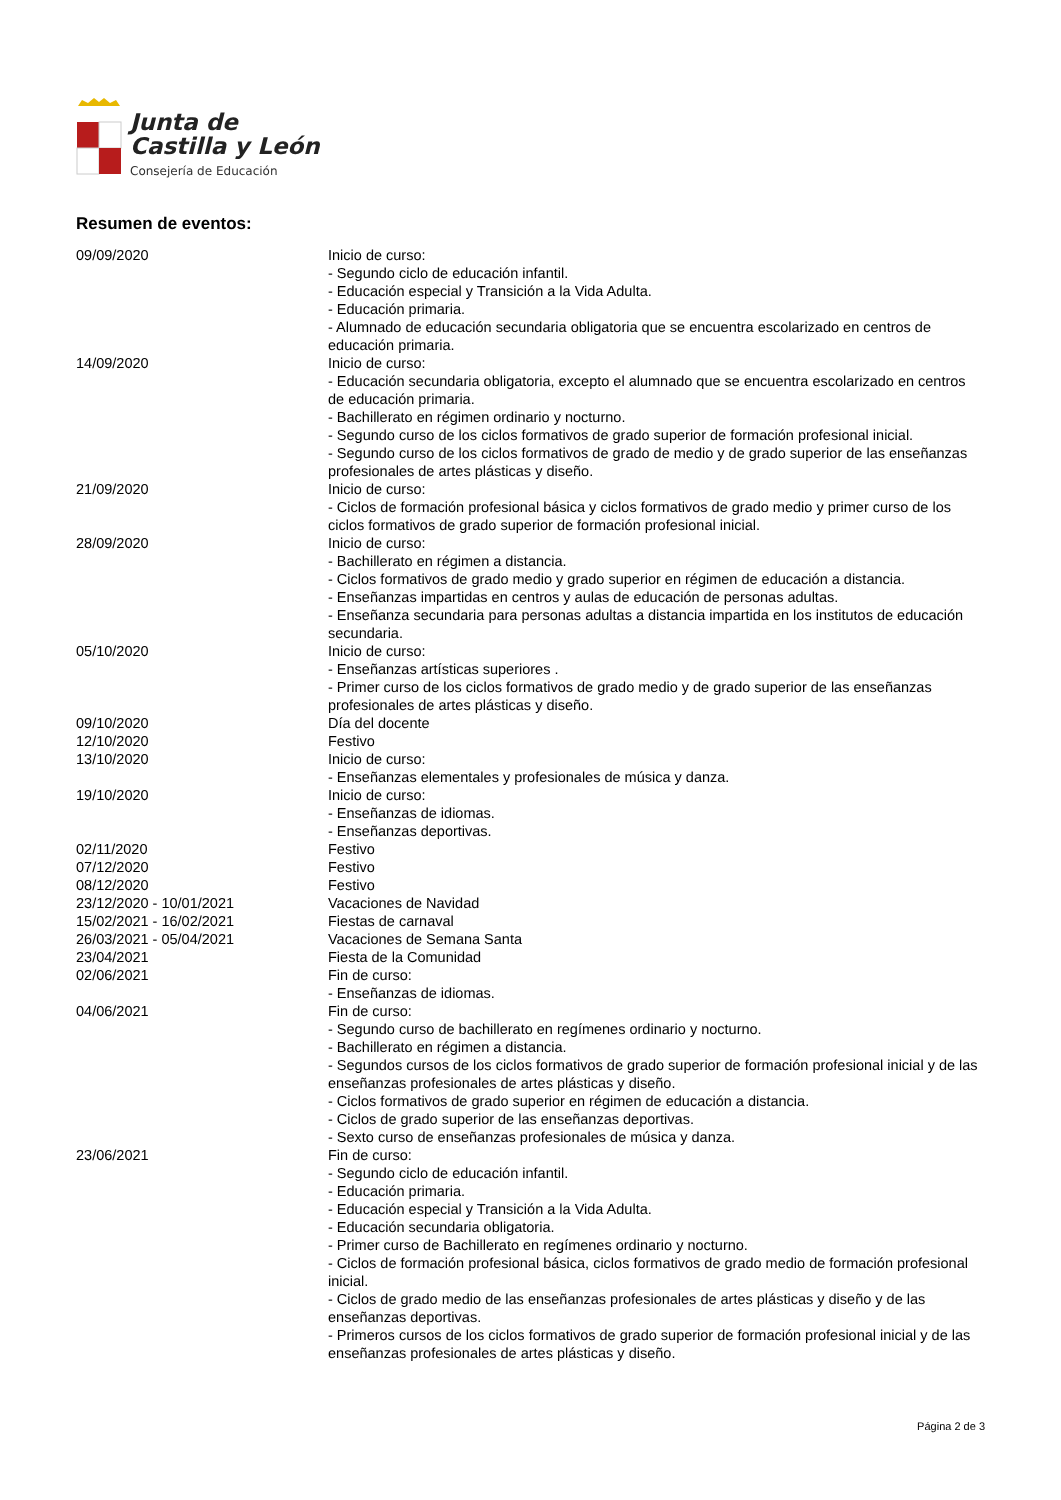Junta de
Castilla y León
Consejería de Educación
Resumen de eventos:
| 09/09/2020 | Inicio de curso: - Segundo ciclo de educación infantil. - Educación especial y Transición a la Vida Adulta. - Educación primaria. - Alumnado de educación secundaria obligatoria que se encuentra escolarizado en centros de educación primaria. |
| 14/09/2020 | Inicio de curso: - Educación secundaria obligatoria, excepto el alumnado que se encuentra escolarizado en centros de educación primaria. - Bachillerato en régimen ordinario y nocturno. - Segundo curso de los ciclos formativos de grado superior de formación profesional inicial. - Segundo curso de los ciclos formativos de grado de medio y de grado superior de las enseñanzas profesionales de artes plásticas y diseño. |
| 21/09/2020 | Inicio de curso: - Ciclos de formación profesional básica y ciclos formativos de grado medio y primer curso de los ciclos formativos de grado superior de formación profesional inicial. |
| 28/09/2020 | Inicio de curso: - Bachillerato en régimen a distancia. - Ciclos formativos de grado medio y grado superior en régimen de educación a distancia. - Enseñanzas impartidas en centros y aulas de educación de personas adultas. - Enseñanza secundaria para personas adultas a distancia impartida en los institutos de educación secundaria. |
| 05/10/2020 | Inicio de curso: - Enseñanzas artísticas superiores . - Primer curso de los ciclos formativos de grado medio y de grado superior de las enseñanzas profesionales de artes plásticas y diseño. |
| 09/10/2020 | Día del docente |
| 12/10/2020 | Festivo |
| 13/10/2020 | Inicio de curso: - Enseñanzas elementales y profesionales de música y danza. |
| 19/10/2020 | Inicio de curso: - Enseñanzas de idiomas. - Enseñanzas deportivas. |
| 02/11/2020 | Festivo |
| 07/12/2020 | Festivo |
| 08/12/2020 | Festivo |
| 23/12/2020 - 10/01/2021 | Vacaciones de Navidad |
| 15/02/2021 - 16/02/2021 | Fiestas de carnaval |
| 26/03/2021 - 05/04/2021 | Vacaciones de Semana Santa |
| 23/04/2021 | Fiesta de la Comunidad |
| 02/06/2021 | Fin de curso: - Enseñanzas de idiomas. |
| 04/06/2021 | Fin de curso: - Segundo curso de bachillerato en regímenes ordinario y nocturno. - Bachillerato en régimen a distancia. - Segundos cursos de los ciclos formativos de grado superior de formación profesional inicial y de las enseñanzas profesionales de artes plásticas y diseño. - Ciclos formativos de grado superior en régimen de educación a distancia. - Ciclos de grado superior de las enseñanzas deportivas. - Sexto curso de enseñanzas profesionales de música y danza. |
| 23/06/2021 | Fin de curso: - Segundo ciclo de educación infantil. - Educación primaria. - Educación especial y Transición a la Vida Adulta. - Educación secundaria obligatoria. - Primer curso de Bachillerato en regímenes ordinario y nocturno. - Ciclos de formación profesional básica, ciclos formativos de grado medio de formación profesional inicial. - Ciclos de grado medio de las enseñanzas profesionales de artes plásticas y diseño y de las enseñanzas deportivas. - Primeros cursos de los ciclos formativos de grado superior de formación profesional inicial y de las enseñanzas profesionales de artes plásticas y diseño. |
Página 2 de 3